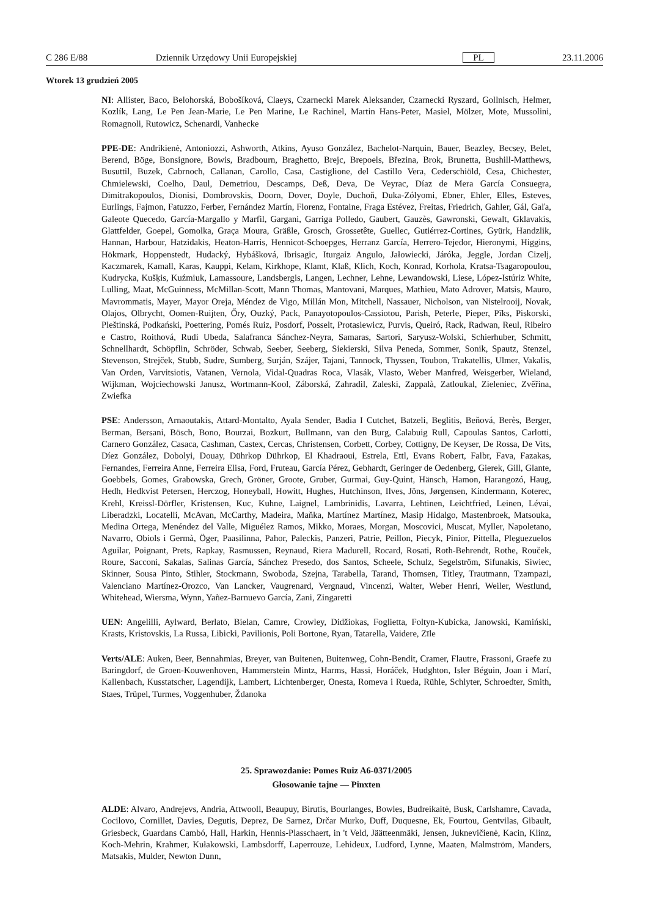C 286 E/88 Dziennik Urzędowy Unii Europejskiej PL 23.11.2006
Wtorek 13 grudzień 2005
NI: Allister, Baco, Belohorská, Bobošíková, Claeys, Czarnecki Marek Aleksander, Czarnecki Ryszard, Gollnisch, Helmer, Kozlík, Lang, Le Pen Jean-Marie, Le Pen Marine, Le Rachinel, Martin Hans-Peter, Masiel, Mölzer, Mote, Mussolini, Romagnoli, Rutowicz, Schenardi, Vanhecke
PPE-DE: Andrikienė, Antoniozzi, Ashworth, Atkins, Ayuso González, Bachelot-Narquin, Bauer, Beazley, Becsey, Belet, Berend, Böge, Bonsignore, Bowis, Bradbourn, Braghetto, Brejc, Brepoels, Březina, Brok, Brunetta, Bushill-Matthews, Busuttil, Buzek, Cabrnoch, Callanan, Carollo, Casa, Castiglione, del Castillo Vera, Cederschiöld, Cesa, Chichester, Chmielewski, Coelho, Daul, Demetriou, Descamps, Deß, Deva, De Veyrac, Díaz de Mera García Consuegra, Dimitrakopoulos, Dionisi, Dombrovskis, Doorn, Dover, Doyle, Duchoň, Duka-Zólyomi, Ebner, Ehler, Elles, Esteves, Eurlings, Fajmon, Fatuzzo, Ferber, Fernández Martín, Florenz, Fontaine, Fraga Estévez, Freitas, Friedrich, Gahler, Gál, Gaľa, Galeote Quecedo, García-Margallo y Marfil, Gargani, Garriga Polledo, Gaubert, Gauzès, Gawronski, Gewalt, Gklavakis, Glattfelder, Goepel, Gomolka, Graça Moura, Gräßle, Grosch, Grossetête, Guellec, Gutiérrez-Cortines, Gyürk, Handzlik, Hannan, Harbour, Hatzidakis, Heaton-Harris, Hennicot-Schoepges, Herranz García, Herrero-Tejedor, Hieronymi, Higgins, Hökmark, Hoppenstedt, Hudacký, Hybášková, Ibrisagic, Iturgaiz Angulo, Jałowiecki, Járóka, Jeggle, Jordan Cizelj, Kaczmarek, Kamall, Karas, Kauppi, Kelam, Kirkhope, Klamt, Klaß, Klich, Koch, Konrad, Korhola, Kratsa-Tsagaropoulou, Kudrycka, Kušķis, Kuźmiuk, Lamassoure, Landsbergis, Langen, Lechner, Lehne, Lewandowski, Liese, López-Istúriz White, Lulling, Maat, McGuinness, McMillan-Scott, Mann Thomas, Mantovani, Marques, Mathieu, Mato Adrover, Matsis, Mauro, Mavrommatis, Mayer, Mayor Oreja, Méndez de Vigo, Millán Mon, Mitchell, Nassauer, Nicholson, van Nistelrooij, Novak, Olajos, Olbrycht, Oomen-Ruijten, Őry, Ouzký, Pack, Panayotopoulos-Cassiotou, Parish, Peterle, Pieper, Pīks, Piskorski, Pleštinská, Podkański, Poettering, Pomés Ruiz, Posdorf, Posselt, Protasiewicz, Purvis, Queiró, Rack, Radwan, Reul, Ribeiro e Castro, Roithová, Rudi Ubeda, Salafranca Sánchez-Neyra, Samaras, Sartori, Saryusz-Wolski, Schierhuber, Schmitt, Schnellhardt, Schöpflin, Schröder, Schwab, Seeber, Seeberg, Siekierski, Silva Peneda, Sommer, Sonik, Spautz, Stenzel, Stevenson, Strejček, Stubb, Sudre, Sumberg, Surján, Szájer, Tajani, Tannock, Thyssen, Toubon, Trakatellis, Ulmer, Vakalis, Van Orden, Varvitsiotis, Vatanen, Vernola, Vidal-Quadras Roca, Vlasák, Vlasto, Weber Manfred, Weisgerber, Wieland, Wijkman, Wojciechowski Janusz, Wortmann-Kool, Záborská, Zahradil, Zaleski, Zappalà, Zatloukal, Zieleniec, Zvěřina, Zwiefka
PSE: Andersson, Arnaoutakis, Attard-Montalto, Ayala Sender, Badia I Cutchet, Batzeli, Beglitis, Beňová, Berès, Berger, Berman, Bersani, Bösch, Bono, Bourzai, Bozkurt, Bullmann, van den Burg, Calabuig Rull, Capoulas Santos, Carlotti, Carnero González, Casaca, Cashman, Castex, Cercas, Christensen, Corbett, Corbey, Cottigny, De Keyser, De Rossa, De Vits, Díez González, Dobolyi, Douay, Dührkop Dührkop, El Khadraoui, Estrela, Ettl, Evans Robert, Falbr, Fava, Fazakas, Fernandes, Ferreira Anne, Ferreira Elisa, Ford, Fruteau, García Pérez, Gebhardt, Geringer de Oedenberg, Gierek, Gill, Glante, Goebbels, Gomes, Grabowska, Grech, Gröner, Groote, Gruber, Gurmai, Guy-Quint, Hänsch, Hamon, Harangozó, Haug, Hedh, Hedkvist Petersen, Herczog, Honeyball, Howitt, Hughes, Hutchinson, Ilves, Jöns, Jørgensen, Kindermann, Koterec, Krehl, Kreissl-Dörfler, Kristensen, Kuc, Kuhne, Laignel, Lambrinidis, Lavarra, Lehtinen, Leichtfried, Leinen, Lévai, Liberadzki, Locatelli, McAvan, McCarthy, Madeira, Maňka, Martínez Martínez, Masip Hidalgo, Mastenbroek, Matsouka, Medina Ortega, Menéndez del Valle, Miguélez Ramos, Mikko, Moraes, Morgan, Moscovici, Muscat, Myller, Napoletano, Navarro, Obiols i Germà, Öger, Paasilinna, Pahor, Paleckis, Panzeri, Patrie, Peillon, Piecyk, Pinior, Pittella, Pleguezuelos Aguilar, Poignant, Prets, Rapkay, Rasmussen, Reynaud, Riera Madurell, Rocard, Rosati, Roth-Behrendt, Rothe, Rouček, Roure, Sacconi, Sakalas, Salinas García, Sánchez Presedo, dos Santos, Scheele, Schulz, Segelström, Sifunakis, Siwiec, Skinner, Sousa Pinto, Stihler, Stockmann, Swoboda, Szejna, Tarabella, Tarand, Thomsen, Titley, Trautmann, Tzampazi, Valenciano Martínez-Orozco, Van Lancker, Vaugrenard, Vergnaud, Vincenzi, Walter, Weber Henri, Weiler, Westlund, Whitehead, Wiersma, Wynn, Yañez-Barnuevo García, Zani, Zingaretti
UEN: Angelilli, Aylward, Berlato, Bielan, Camre, Crowley, Didžiokas, Foglietta, Foltyn-Kubicka, Janowski, Kamiński, Krasts, Kristovskis, La Russa, Libicki, Pavilionis, Poli Bortone, Ryan, Tatarella, Vaidere, Zīle
Verts/ALE: Auken, Beer, Bennahmias, Breyer, van Buitenen, Buitenweg, Cohn-Bendit, Cramer, Flautre, Frassoni, Graefe zu Baringdorf, de Groen-Kouwenhoven, Hammerstein Mintz, Harms, Hassi, Horáček, Hudghton, Isler Béguin, Joan i Marí, Kallenbach, Kusstatscher, Lagendijk, Lambert, Lichtenberger, Onesta, Romeva i Rueda, Rühle, Schlyter, Schroedter, Smith, Staes, Trüpel, Turmes, Voggenhuber, Ždanoka
25. Sprawozdanie: Pomes Ruiz A6-0371/2005
Głosowanie tajne — Pinxten
ALDE: Alvaro, Andrejevs, Andria, Attwooll, Beaupuy, Birutis, Bourlanges, Bowles, Budreikaitė, Busk, Carlshamre, Cavada, Cocilovo, Cornillet, Davies, Degutis, Deprez, De Sarnez, Drčar Murko, Duff, Duquesne, Ek, Fourtou, Gentvilas, Gibault, Griesbeck, Guardans Cambó, Hall, Harkin, Hennis-Plasschaert, in 't Veld, Jäätteenmäki, Jensen, Juknevičienė, Kacin, Klinz, Koch-Mehrin, Krahmer, Kułakowski, Lambsdorff, Laperrouze, Lehideux, Ludford, Lynne, Maaten, Malmström, Manders, Matsakis, Mulder, Newton Dunn,